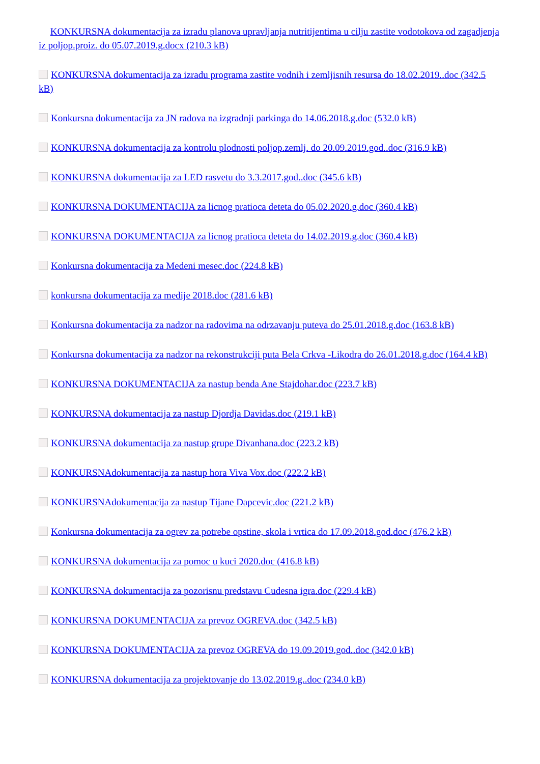KONKURSNA dokumentacija za izradu planova upravljanja nutritijentima u cilju zastite vodotokova od zagadjenja iz poljop.proiz. do 05.07.2019.g.docx (210.3 kB)
KONKURSNA dokumentacija za izradu programa zastite vodnih i zemljisnih resursa do 18.02.2019..doc (342.5 kB)
Konkursna dokumentacija za JN radova na izgradnji parkinga do 14.06.2018.g.doc (532.0 kB)
KONKURSNA dokumentacija za kontrolu plodnosti poljop.zemlj. do 20.09.2019.god..doc (316.9 kB)
KONKURSNA dokumentacija za LED rasvetu do 3.3.2017.god..doc (345.6 kB)
KONKURSNA DOKUMENTACIJA za licnog pratioca deteta do 05.02.2020.g.doc (360.4 kB)
KONKURSNA DOKUMENTACIJA za licnog pratioca deteta do 14.02.2019.g.doc (360.4 kB)
Konkursna dokumentacija za Medeni mesec.doc (224.8 kB)
konkursna dokumentacija za medije 2018.doc (281.6 kB)
Konkursna dokumentacija za nadzor na radovima na odrzavanju puteva do 25.01.2018.g.doc (163.8 kB)
Konkursna dokumentacija za nadzor na rekonstrukciji puta Bela Crkva -Likodra do 26.01.2018.g.doc (164.4 kB)
KONKURSNA DOKUMENTACIJA za nastup benda Ane Stajdohar.doc (223.7 kB)
KONKURSNA dokumentacija za nastup Djordja Davidas.doc (219.1 kB)
KONKURSNA dokumentacija za nastup grupe Divanhana.doc (223.2 kB)
KONKURSNAdokumentacija za nastup hora Viva Vox.doc (222.2 kB)
KONKURSNAdokumentacija za nastup Tijane Dapcevic.doc (221.2 kB)
Konkursna dokumentacija za ogrev za potrebe opstine, skola i vrtica do 17.09.2018.god.doc (476.2 kB)
KONKURSNA dokumentacija za pomoc u kuci 2020.doc (416.8 kB)
KONKURSNA dokumentacija za pozorisnu predstavu Cudesna igra.doc (229.4 kB)
KONKURSNA DOKUMENTACIJA za prevoz OGREVA.doc (342.5 kB)
KONKURSNA DOKUMENTACIJA za prevoz OGREVA do 19.09.2019.god..doc (342.0 kB)
KONKURSNA dokumentacija za projektovanje do 13.02.2019.g..doc (234.0 kB)